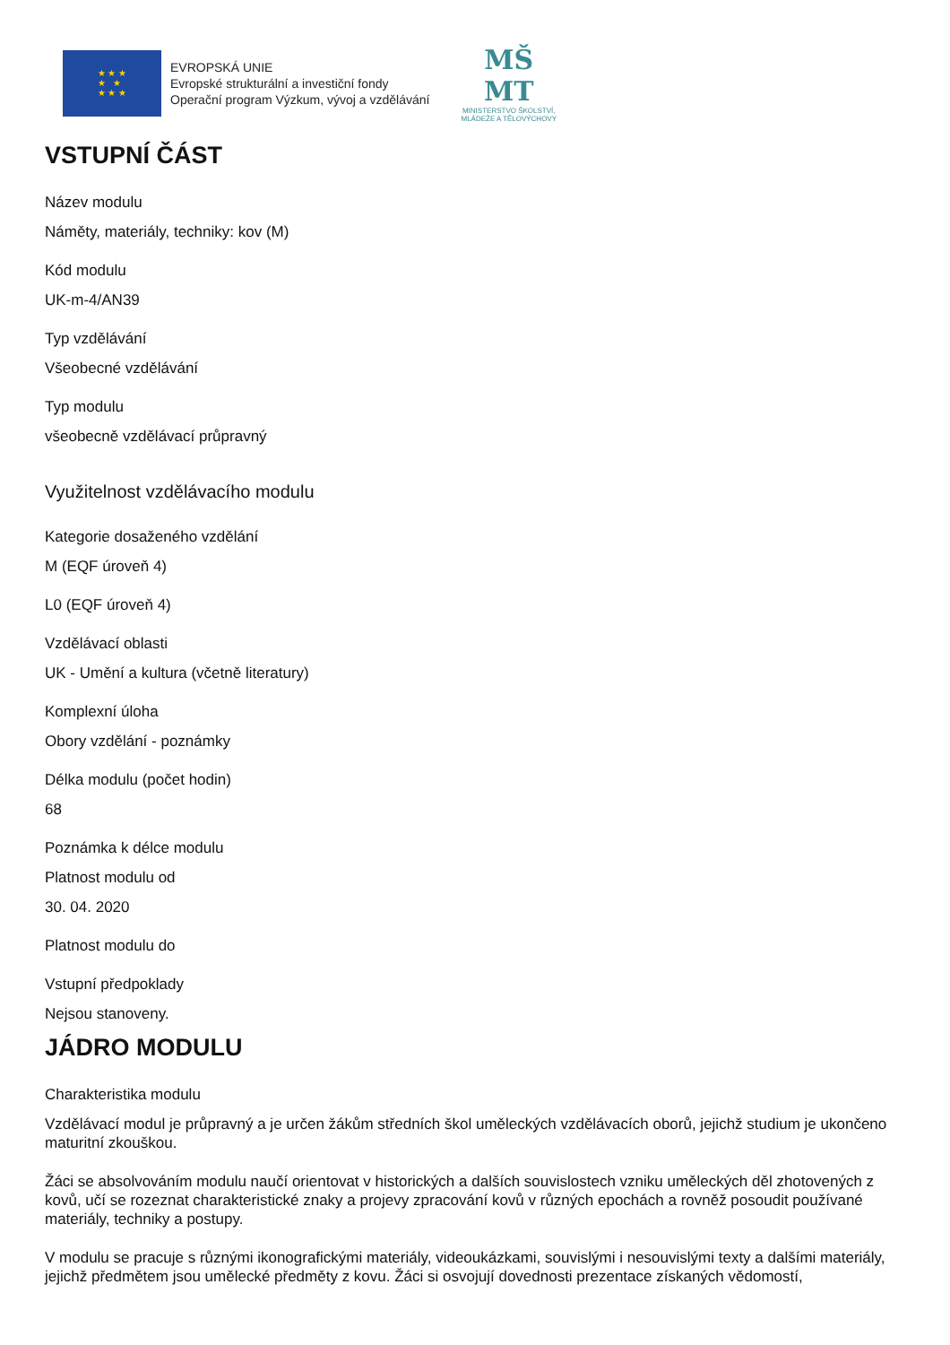★ ★ ★
★ ★
★ ★ ★
EVROPSKÁ UNIE
Evropské strukturální a investiční fondy
Operační program Výzkum, vývoj a vzdělávání
MŠ
MT
MINISTERSTVO ŠKOLSTVÍ,
MLÁDEŽE A TĚLOVÝCHOVY
VSTUPNÍ ČÁST
Název modulu
Náměty, materiály, techniky: kov (M)
Kód modulu
UK-m-4/AN39
Typ vzdělávání
Všeobecné vzdělávání
Typ modulu
všeobecně vzdělávací průpravný
Využitelnost vzdělávacího modulu
Kategorie dosaženého vzdělání
M (EQF úroveň 4)
L0 (EQF úroveň 4)
Vzdělávací oblasti
UK - Umění a kultura (včetně literatury)
Komplexní úloha
Obory vzdělání - poznámky
Délka modulu (počet hodin)
68
Poznámka k délce modulu
Platnost modulu od
30. 04. 2020
Platnost modulu do
Vstupní předpoklady
Nejsou stanoveny.
JÁDRO MODULU
Charakteristika modulu
Vzdělávací modul je průpravný a je určen žákům středních škol uměleckých vzdělávacích oborů, jejichž studium je ukončeno maturitní zkouškou.
Žáci se absolvováním modulu naučí orientovat v historických a dalších souvislostech vzniku uměleckých děl zhotovených z kovů, učí se rozeznat charakteristické znaky a projevy zpracování kovů v různých epochách a rovněž posoudit používané materiály, techniky a postupy.
V modulu se pracuje s různými ikonografickými materiály, videoukázkami, souvislými i nesouvislými texty a dalšími materiály, jejichž předmětem jsou umělecké předměty z kovu. Žáci si osvojují dovednosti prezentace získaných vědomostí,